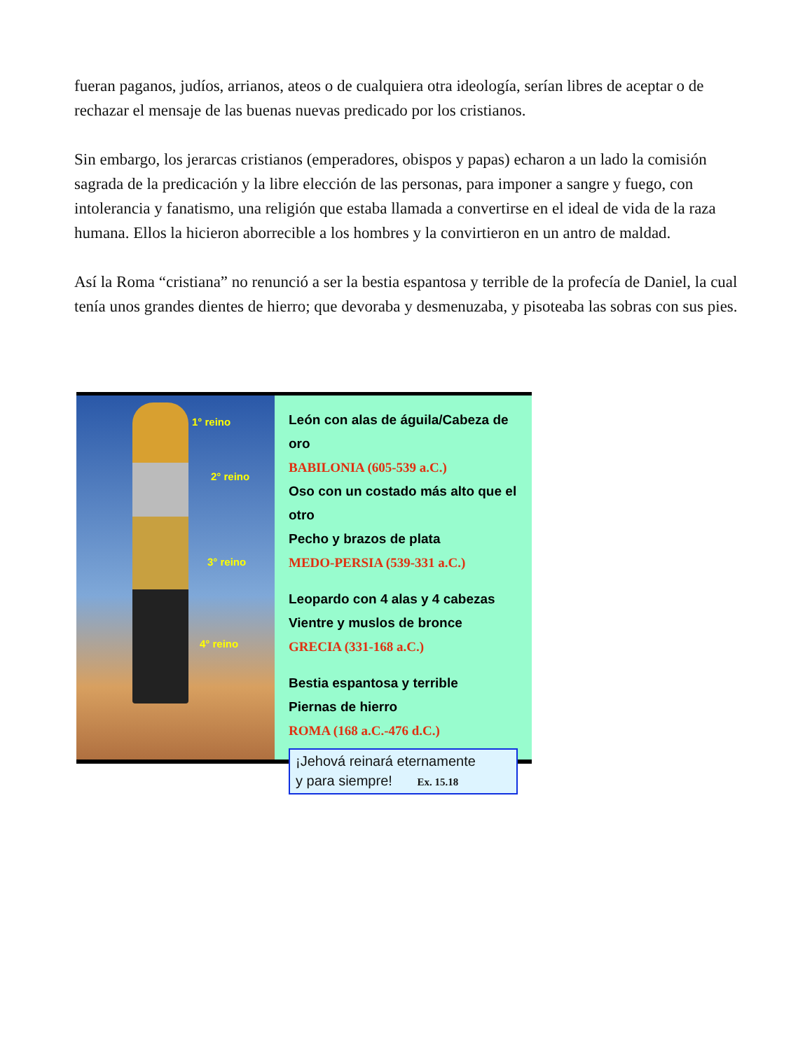fueran paganos, judíos, arrianos, ateos o de cualquiera otra ideología, serían libres de aceptar o de rechazar el mensaje de las buenas nuevas predicado por los cristianos.
Sin embargo, los jerarcas cristianos (emperadores, obispos y papas) echaron a un lado la comisión sagrada de la predicación y la libre elección de las personas, para imponer a sangre y fuego, con intolerancia y fanatismo, una religión que estaba llamada a convertirse en el ideal de vida de la raza humana. Ellos la hicieron aborrecible a los hombres y la convirtieron en un antro de maldad.
Así la Roma “cristiana” no renunció a ser la bestia espantosa y terrible de la profecía de Daniel, la cual tenía unos grandes dientes de hierro; que devoraba y desmenuzaba, y pisoteaba las sobras con sus pies.
1° reino
2° reino
3° reino
4° reino
León con alas de águila/Cabeza de oro
BABILONIA (605-539 a.C.)
Oso con un costado más alto que el otro
Pecho y brazos de plata
MEDO-PERSIA (539-331 a.C.)
Leopardo con 4 alas y 4 cabezas
Vientre y muslos de bronce
GRECIA (331-168 a.C.)
Bestia espantosa y terrible
Piernas de hierro
ROMA (168 a.C.-476 d.C.)
¡Jehová reinará eternamente
y para siempre! Ex. 15.18